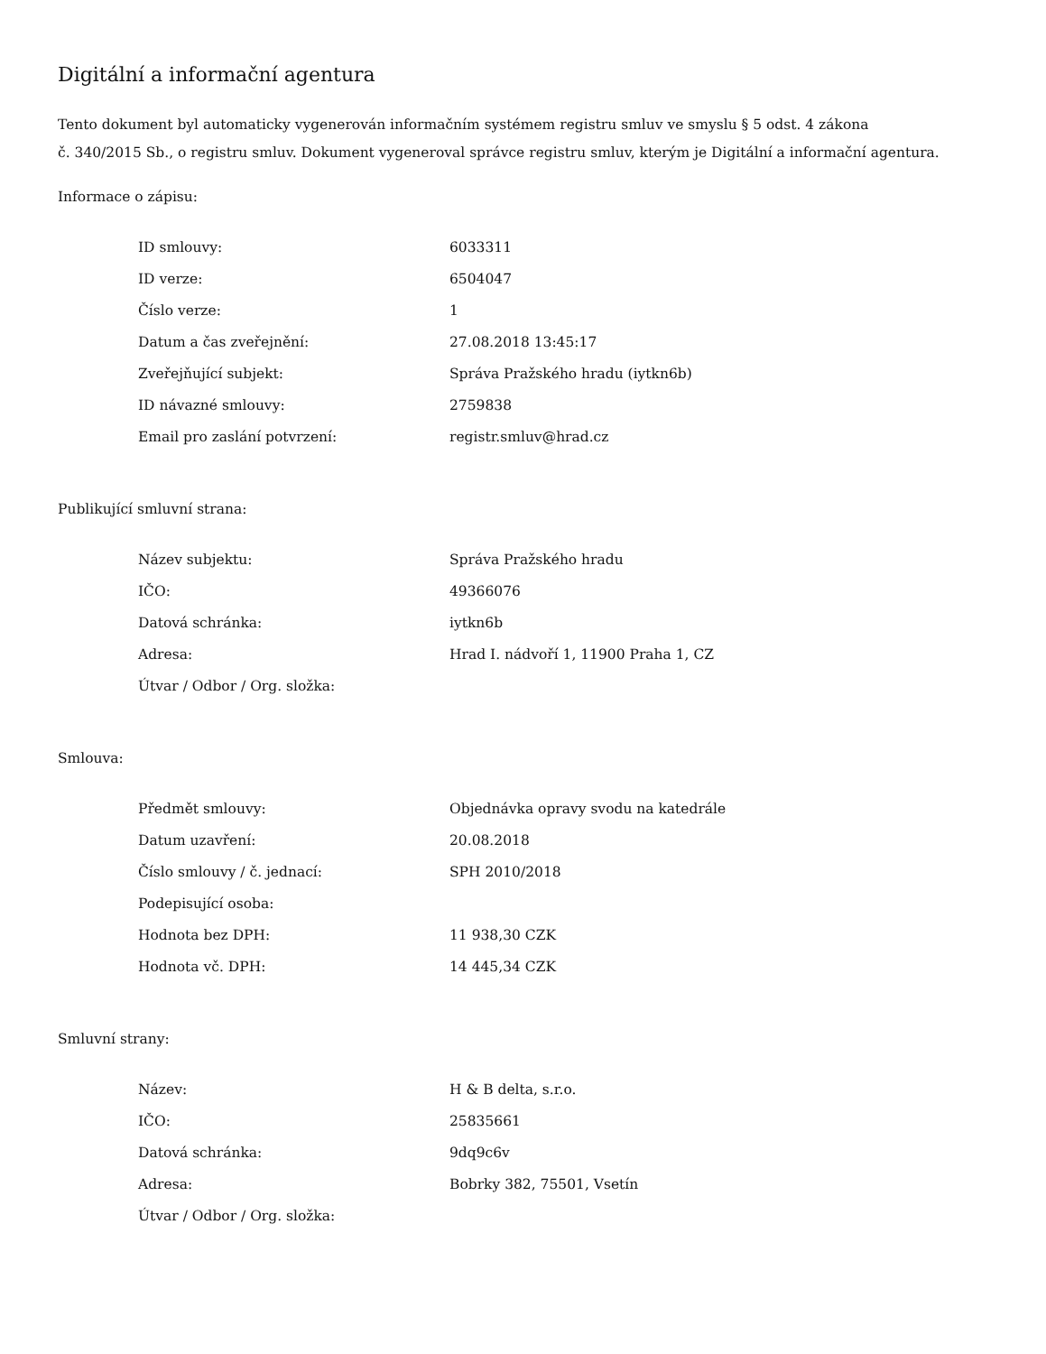Digitální a informační agentura
Tento dokument byl automaticky vygenerován informačním systémem registru smluv ve smyslu § 5 odst. 4 zákona
č. 340/2015 Sb., o registru smluv. Dokument vygeneroval správce registru smluv, kterým je Digitální a informační agentura.
Informace o zápisu:
| ID smlouvy: | 6033311 |
| ID verze: | 6504047 |
| Číslo verze: | 1 |
| Datum a čas zveřejnění: | 27.08.2018 13:45:17 |
| Zveřejňující subjekt: | Správa Pražského hradu (iytkn6b) |
| ID návazné smlouvy: | 2759838 |
| Email pro zaslání potvrzení: | registr.smluv@hrad.cz |
Publikující smluvní strana:
| Název subjektu: | Správa Pražského hradu |
| IČO: | 49366076 |
| Datová schránka: | iytkn6b |
| Adresa: | Hrad I. nádvoří 1, 11900 Praha 1, CZ |
| Útvar / Odbor / Org. složka: | |
Smlouva:
| Předmět smlouvy: | Objednávka opravy svodu na katedrále |
| Datum uzavření: | 20.08.2018 |
| Číslo smlouvy / č. jednací: | SPH 2010/2018 |
| Podepisující osoba: | |
| Hodnota bez DPH: | 11 938,30 CZK |
| Hodnota vč. DPH: | 14 445,34 CZK |
Smluvní strany:
| Název: | H & B delta, s.r.o. |
| IČO: | 25835661 |
| Datová schránka: | 9dq9c6v |
| Adresa: | Bobrky 382, 75501, Vsetín |
| Útvar / Odbor / Org. složka: | |